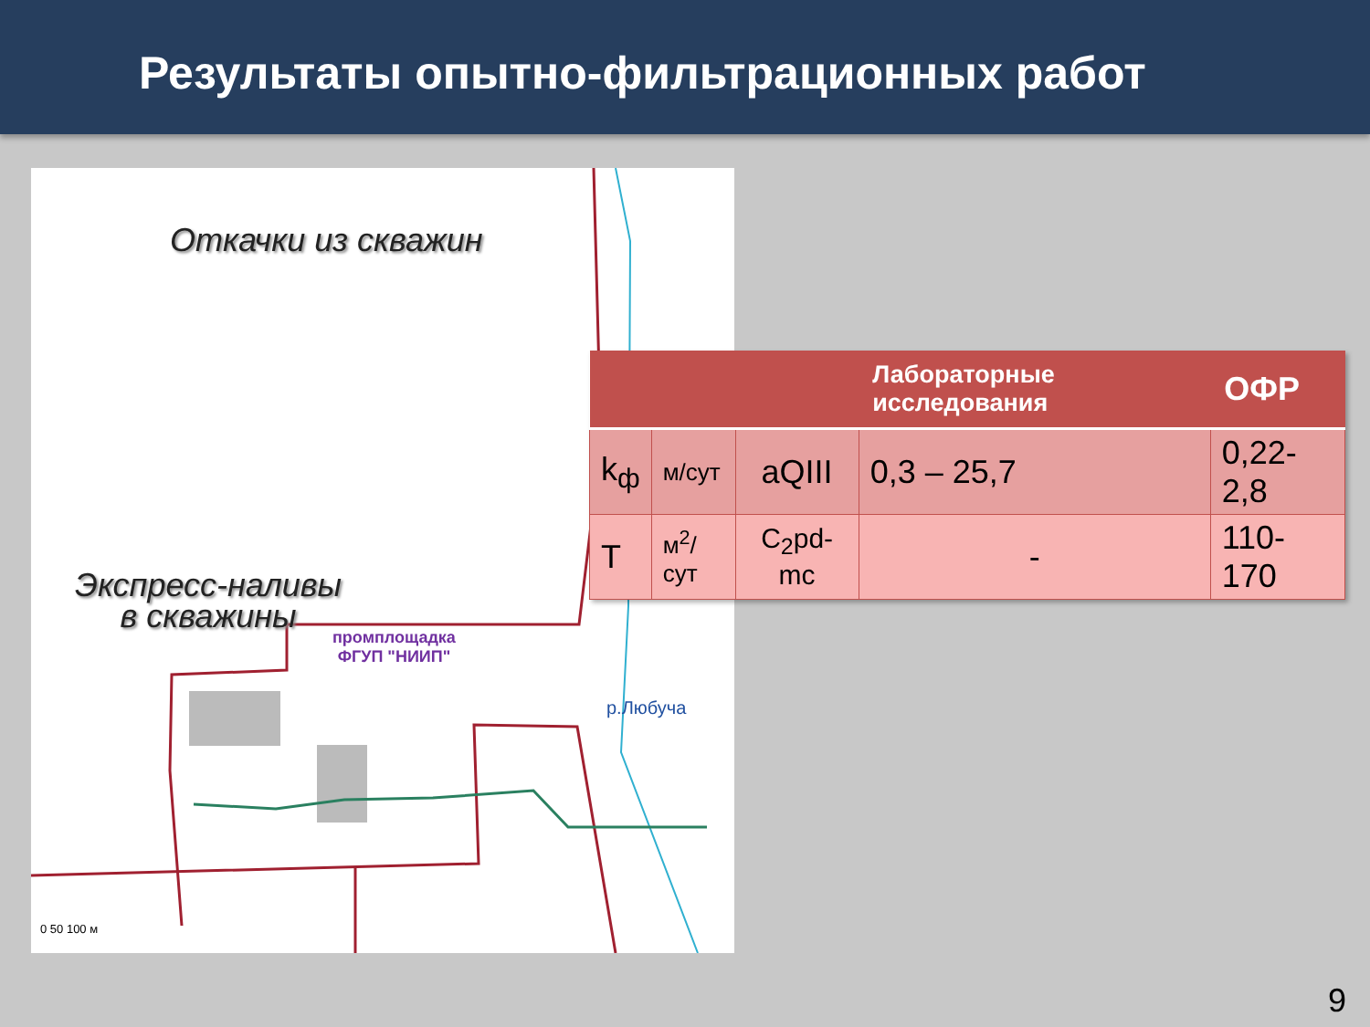Результаты опытно-фильтрационных работ
Откачки из скважин
Экспресс-наливы
в скважины
промплощадка
ФГУП "НИИП"
р.Любуча
0 50 100 м
| | | | Лабораторные исследования | ОФР |
| --- | --- | --- | --- | --- |
| k<sub>ф</sub> | м/сут | aQIII | 0,3 – 25,7 | 0,22-2,8 |
| T | м<sup>2</sup>/сут | C<sub>2</sub>pd-mc | - | 110-170 |
9